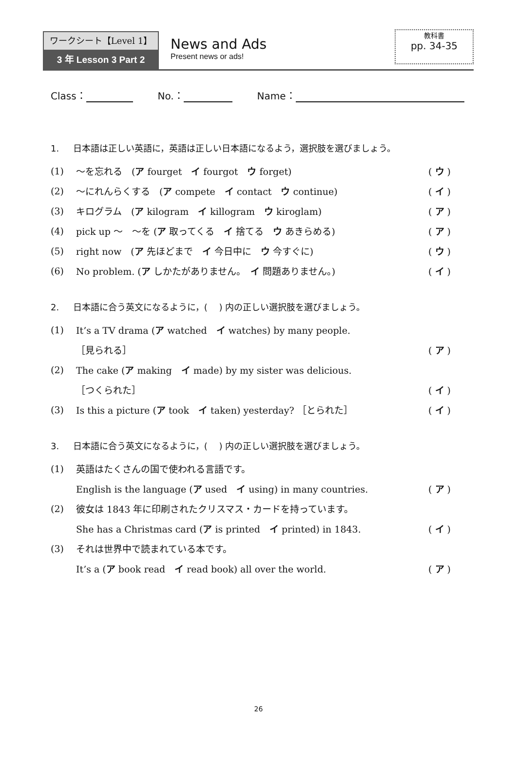ワークシート【Level 1】
3 年 Lesson 3 Part 2
News and Ads
Present news or ads!
教科書
pp. 34-35
Class： No.： Name：
1. 日本語は正しい英語に，英語は正しい日本語になるよう，選択肢を選びましょう。
(1) ～を忘れる　(ア fourget　イ fourgot　ウ forget) ( ウ )
(2) ～にれんらくする　(ア compete　イ contact　ウ continue) ( イ )
(3) キログラム　(ア kilogram　イ killogram　ウ kiroglam) ( ア )
(4) pick up ～　～を (ア 取ってくる　イ 捨てる　ウ あきらめる) ( ア )
(5) right now　(ア 先ほどまで　イ 今日中に　ウ 今すぐに) ( ウ )
(6) No problem. (ア しかたがありません。　イ 問題ありません。) ( イ )
2. 日本語に合う英文になるように，(　 ) 内の正しい選択肢を選びましょう。
(1) It’s a TV drama (ア watched　イ watches) by many people.
［見られる］ ( ア )
(2) The cake (ア making　イ made) by my sister was delicious.
［つくられた］ ( イ )
(3) Is this a picture (ア took　イ taken) yesterday? ［とられた］ ( イ )
3. 日本語に合う英文になるように，(　 ) 内の正しい選択肢を選びましょう。
(1) 英語はたくさんの国で使われる言語です。
English is the language (ア used　イ using) in many countries. ( ア )
(2) 彼女は 1843 年に印刷されたクリスマス・カードを持っています。
She has a Christmas card (ア is printed　イ printed) in 1843. ( イ )
(3) それは世界中で読まれている本です。
It’s a (ア book read　イ read book) all over the world. ( ア )
26